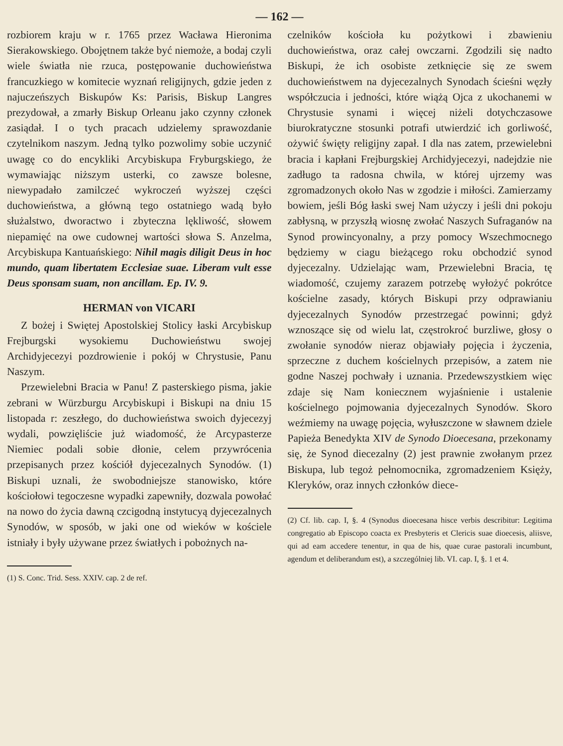— 162 —
rozbiorem kraju w r. 1765 przez Wacława Hieronima Sierakowskiego. Obojętnem także być niemoże, a bodaj czyli wiele światła nie rzuca, postępowanie duchowieństwa francuzkiego w komitecie wyznań religijnych, gdzie jeden z najuczeńszych Biskupów Ks: Parisis, Biskup Langres prezydował, a zmarły Biskup Orleanu jako czynny członek zasiądał. I o tych pracach udzielemy sprawozdanie czytelnikom naszym. Jedną tylko pozwolimy sobie uczynić uwagę co do encykliki Arcybiskupa Fryburgskiego, że wymawiając niższym usterki, co zawsze bolesne, niewypadało zamilczeć wykroczeń wyższej części duchowieństwa, a główną tego ostatniego wadą było służalstwo, dworactwo i zbyteczna lękliwość, słowem niepamięć na owe cudownej wartości słowa S. Anzelma, Arcybiskupa Kantuańskiego: Nihil magis diligit Deus in hoc mundo, quam libertatem Ecclesiae suae. Liberam vult esse Deus sponsam suam, non ancillam. Ep. IV. 9.
HERMAN von VICARI
Z bożej i Swiętej Apostolskiej Stolicy łaski Arcybiskup Frejburgski wysokiemu Duchowieństwu swojej Archidyjecezyi pozdrowienie i pokój w Chrystusie, Panu Naszym.
Przewielebni Bracia w Panu! Z pasterskiego pisma, jakie zebrani w Würzburgu Arcybiskupi i Biskupi na dniu 15 listopada r: zeszłego, do duchowieństwa swoich dyjecezyj wydali, powzięliście już wiadomość, że Arcypasterze Niemiec podali sobie dłonie, celem przywrócenia przepisanych przez kościół dyjecezalnych Synodów. (1) Biskupi uznali, że swobodniejsze stanowisko, które kościołowi tegoczesne wypadki zapewniły, dozwala powołać na nowo do życia dawną czcigodną instytucyą dyjecezalnych Synodów, w sposób, w jaki one od wieków w kościele istniały i były używane przez światłych i pobożnych na-
(1) S. Conc. Trid. Sess. XXIV. cap. 2 de ref.
czelników kościoła ku pożytkowi i zbawieniu duchowieństwa, oraz całej owczarni. Zgodzili się nadto Biskupi, że ich osobiste zetknięcie się ze swem duchowieństwem na dyjecezalnych Synodach ścieśni węzły współczucia i jedności, które wiążą Ojca z ukochanemi w Chrystusie synami i więcej niżeli dotychczasowe biurokratyczne stosunki potrafi utwierdzić ich gorliwość, ożywić święty religijny zapał. I dla nas zatem, przewielebni bracia i kapłani Frejburgskiej Archidyjecezyi, nadejdzie nie zadługo ta radosna chwila, w której ujrzemy was zgromadzonych około Nas w zgodzie i miłości. Zamierzamy bowiem, jeśli Bóg łaski swej Nam użyczy i jeśli dni pokoju zabłysną, w przyszłą wiosnę zwołać Naszych Sufraganów na Synod prowincyonalny, a przy pomocy Wszechmocnego będziemy w ciagu bieżącego roku obchodzić synod dyjecezalny. Udzielając wam, Przewielebni Bracia, tę wiadomość, czujemy zarazem potrzebę wyłożyć pokrótce kościelne zasady, których Biskupi przy odprawianiu dyjecezalnych Synodów przestrzegać powinni; gdyż wznoszące się od wielu lat, częstrokroć burzliwe, głosy o zwołanie synodów nieraz objawiały pojęcia i życzenia, sprzeczne z duchem kościelnych przepisów, a zatem nie godne Naszej pochwały i uznania. Przedewszystkiem więc zdaje się Nam koniecznem wyjaśnienie i ustalenie kościelnego pojmowania dyjecezalnych Synodów. Skoro weźmiemy na uwagę pojęcia, wyłuszczone w sławnem dziele Papieża Benedykta XIV de Synodo Dioecesana, przekonamy się, że Synod diecezalny (2) jest prawnie zwołanym przez Biskupa, lub tegoż pełnomocnika, zgromadzeniem Księży, Kleryków, oraz innych członków diece-
(2) Cf. lib. cap. I, §. 4 (Synodus dioecesana hisce verbis describitur: Legitima congregatio ab Episcopo coacta ex Presbyteris et Clericis suae dioecesis, aliisve, qui ad eam accedere tenentur, in qua de his, quae curae pastorali incumbunt, agendum et deliberandum est), a szczególniej lib. VI. cap. I, §. 1 et 4.